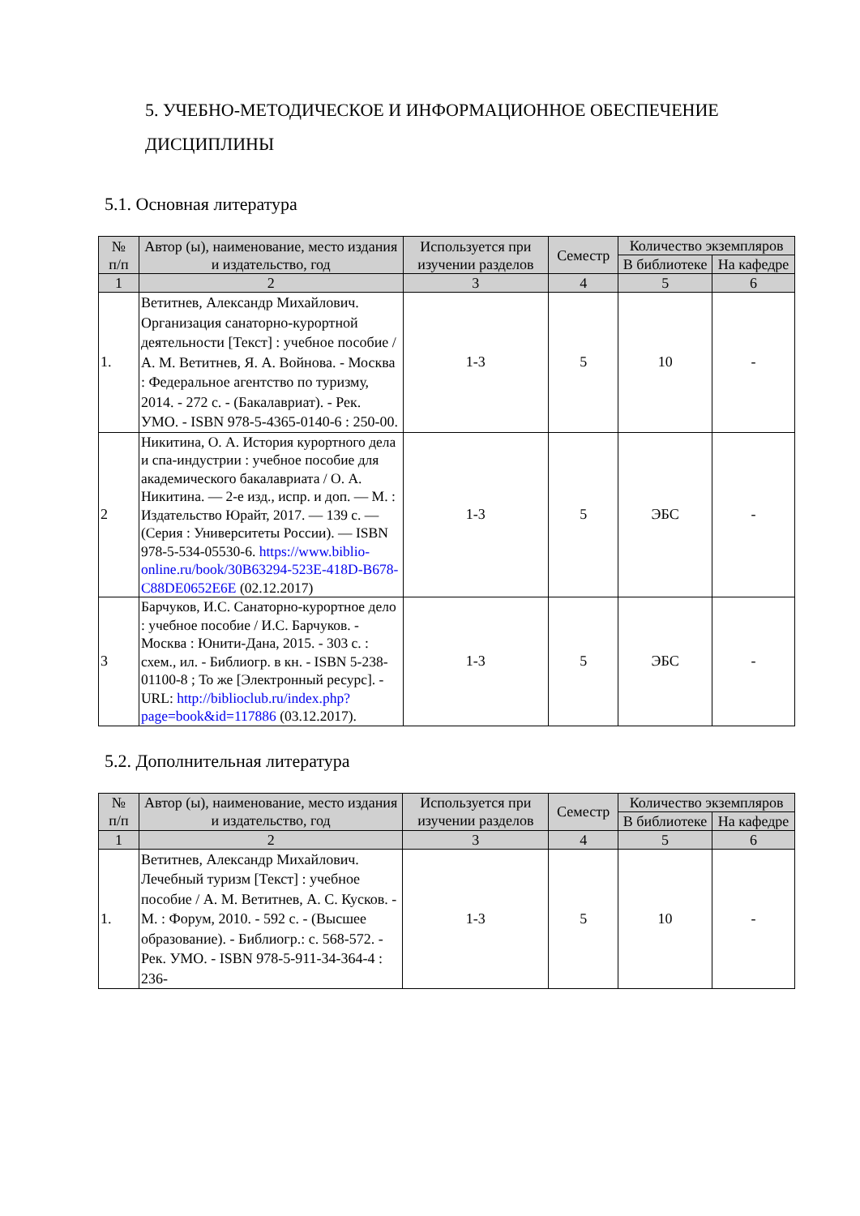5. УЧЕБНО-МЕТОДИЧЕСКОЕ И ИНФОРМАЦИОННОЕ ОБЕСПЕЧЕНИЕ ДИСЦИПЛИНЫ
5.1. Основная литература
| № п/п | Автор (ы), наименование, место издания и издательство, год | Используется при изучении разделов | Семестр | Количество экземпляров | |
| --- | --- | --- | --- | --- | --- |
| | | | | В библиотеке | На кафедре |
| 1 | 2 | 3 | 4 | 5 | 6 |
| 1. | Ветитнев, Александр Михайлович. Организация санаторно-курортной деятельности [Текст] : учебное пособие / А. М. Ветитнев, Я. А. Войнова. - Москва : Федеральное агентство по туризму, 2014. - 272 с. - (Бакалавриат). - Рек. УМО. - ISBN 978-5-4365-0140-6 : 250-00. | 1-3 | 5 | 10 | - |
| 2 | Никитина, О. А. История курортного дела и спа-индустрии : учебное пособие для академического бакалавриата / О. А. Никитина. — 2-е изд., испр. и доп. — М. : Издательство Юрайт, 2017. — 139 с. — (Серия : Университеты России). — ISBN 978-5-534-05530-6. https://www.biblio-online.ru/book/30B63294-523E-418D-B678-C88DE0652E6E (02.12.2017) | 1-3 | 5 | ЭБС | - |
| 3 | Барчуков, И.С. Санаторно-курортное дело : учебное пособие / И.С. Барчуков. - Москва : Юнити-Дана, 2015. - 303 с. : схем., ил. - Библиогр. в кн. - ISBN 5-238-01100-8 ; То же [Электронный ресурс]. - URL: http://biblioclub.ru/index.php?page=book&id=117886 (03.12.2017). | 1-3 | 5 | ЭБС | - |
5.2. Дополнительная литература
| № п/п | Автор (ы), наименование, место издания и издательство, год | Используется при изучении разделов | Семестр | Количество экземпляров | |
| --- | --- | --- | --- | --- | --- |
| | | | | В библиотеке | На кафедре |
| 1 | 2 | 3 | 4 | 5 | 6 |
| 1. | Ветитнев, Александр Михайлович. Лечебный туризм [Текст] : учебное пособие / А. М. Ветитнев, А. С. Кусков. - М. : Форум, 2010. - 592 с. - (Высшее образование). - Библиогр.: с. 568-572. - Рек. УМО. - ISBN 978-5-911-34-364-4 : 236- | 1-3 | 5 | 10 | - |